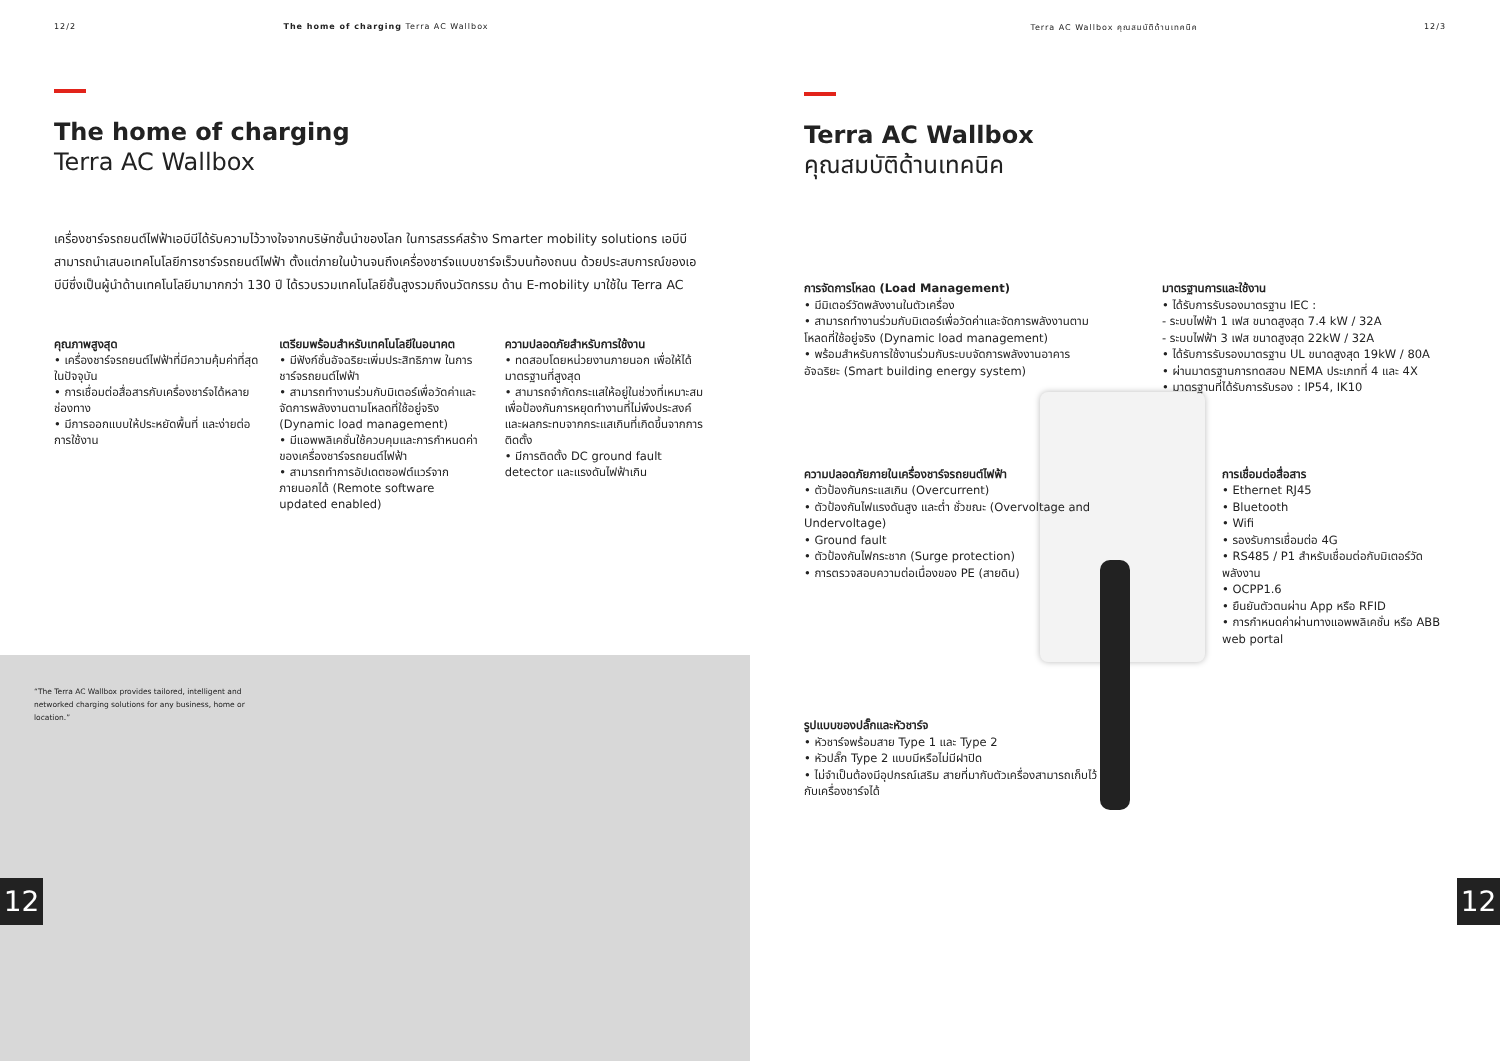12/2 The home of charging Terra AC Wallbox
The home of charging
Terra AC Wallbox
เครื่องชาร์จรถยนต์ไฟฟ้าเอบีบีได้รับความไว้วางใจจากบริษัทชั้นนำของโลก ในการสรรค์สร้าง Smarter mobility solutions เอบีบีสามารถนำเสนอเทคโนโลยีการชาร์จรถยนต์ไฟฟ้า ตั้งแต่ภายในบ้านจนถึงเครื่องชาร์จแบบชาร์จเร็วบนท้องถนน ด้วยประสบการณ์ของเอบีบีซึ่งเป็นผู้นำด้านเทคโนโลยีมามากกว่า 130 ปี ได้รวบรวมเทคโนโลยีชั้นสูงรวมถึงนวัตกรรม ด้าน E-mobility มาใช้ใน Terra AC
คุณภาพสูงสุด
• เครื่องชาร์จรถยนต์ไฟฟ้าที่มีความคุ้มค่าที่สุดในปัจจุบัน
• การเชื่อมต่อสื่อสารกับเครื่องชาร์จได้หลายช่องทาง
• มีการออกแบบให้ประหยัดพื้นที่ และง่ายต่อการใช้งาน
เตรียมพร้อมสำหรับเทคโนโลยีในอนาคต
• มีฟังก์ชั่นอัจฉริยะเพิ่มประสิทธิภาพ ในการชาร์จรถยนต์ไฟฟ้า
• สามารถทำงานร่วมกับมิเตอร์เพื่อวัดค่าและจัดการพลังงานตามโหลดที่ใช้อยู่จริง (Dynamic load management)
• มีแอพพลิเคชั่นใช้ควบคุมและการกำหนดค่าของเครื่องชาร์จรถยนต์ไฟฟ้า
• สามารถทำการอัปเดตซอฟต์แวร์จากภายนอกได้ (Remote software updated enabled)
ความปลอดภัยสำหรับการใช้งาน
• ทดสอบโดยหน่วยงานภายนอก เพื่อให้ได้มาตรฐานที่สูงสุด
• สามารถจำกัดกระแสให้อยู่ในช่วงที่เหมาะสม เพื่อป้องกันการหยุดทำงานที่ไม่พึงประสงค์ และผลกระทบจากกระแสเกินที่เกิดขึ้นจากการติดตั้ง
• มีการติดตั้ง DC ground fault detector และแรงดันไฟฟ้าเกิน
“The Terra AC Wallbox provides tailored, intelligent and networked charging solutions for any business, home or location.”
12
Terra AC Wallbox คุณสมบัติด้านเทคนิค 12/3
Terra AC Wallbox
คุณสมบัติด้านเทคนิค
การจัดการโหลด (Load Management)
• มีมิเตอร์วัดพลังงานในตัวเครื่อง
• สามารถทำงานร่วมกับมิเตอร์เพื่อวัดค่าและจัดการพลังงานตามโหลดที่ใช้อยู่จริง (Dynamic load management)
• พร้อมสำหรับการใช้งานร่วมกับระบบจัดการพลังงานอาคารอัจฉริยะ (Smart building energy system)
มาตรฐานการและใช้งาน
• ได้รับการรับรองมาตรฐาน IEC :
- ระบบไฟฟ้า 1 เฟส ขนาดสูงสุด 7.4 kW / 32A
- ระบบไฟฟ้า 3 เฟส ขนาดสูงสุด 22kW / 32A
• ได้รับการรับรองมาตรฐาน UL ขนาดสูงสุด 19kW / 80A
• ผ่านมาตรฐานการทดสอบ NEMA ประเภทที่ 4 และ 4X
• มาตรฐานที่ได้รับการรับรอง : IP54, IK10
ความปลอดภัยภายในเครื่องชาร์จรถยนต์ไฟฟ้า
• ตัวป้องกันกระแสเกิน (Overcurrent)
• ตัวป้องกันไฟแรงดันสูง และต่ำ ชั่วขณะ (Overvoltage and Undervoltage)
• Ground fault
• ตัวป้องกันไฟกระชาก (Surge protection)
• การตรวจสอบความต่อเนื่องของ PE (สายดิน)
การเชื่อมต่อสื่อสาร
• Ethernet RJ45
• Bluetooth
• Wifi
• รองรับการเชื่อมต่อ 4G
• RS485 / P1 สำหรับเชื่อมต่อกับมิเตอร์วัดพลังงาน
• OCPP1.6
• ยืนยันตัวตนผ่าน App หรือ RFID
• การกำหนดค่าผ่านทางแอพพลิเคชั่น หรือ ABB web portal
รูปแบบของปลั๊กและหัวชาร์จ
• หัวชาร์จพร้อมสาย Type 1 และ Type 2
• หัวปลั๊ก Type 2 แบบมีหรือไม่มีฝาปิด
• ไม่จำเป็นต้องมีอุปกรณ์เสริม สายที่มากับตัวเครื่องสามารถเก็บไว้กับเครื่องชาร์จได้
12